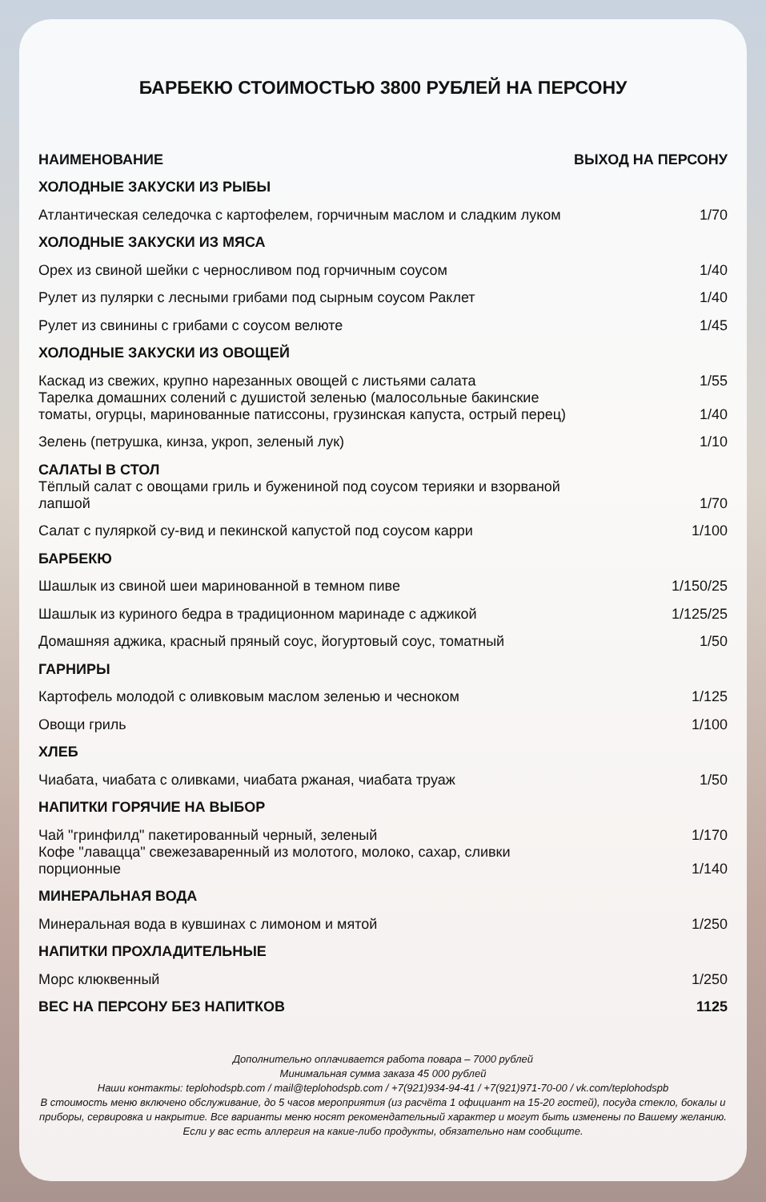БАРБЕКЮ СТОИМОСТЬЮ 3800 РУБЛЕЙ НА ПЕРСОНУ
| НАИМЕНОВАНИЕ | ВЫХОД НА ПЕРСОНУ |
| --- | --- |
| ХОЛОДНЫЕ ЗАКУСКИ ИЗ РЫБЫ | |
| Атлантическая селедочка с картофелем, горчичным маслом и сладким луком | 1/70 |
| ХОЛОДНЫЕ ЗАКУСКИ ИЗ МЯСА | |
| Орех из свиной шейки с черносливом под горчичным соусом | 1/40 |
| Рулет из пулярки с лесными грибами под сырным соусом Раклет | 1/40 |
| Рулет из свинины с грибами с соусом велюте | 1/45 |
| ХОЛОДНЫЕ ЗАКУСКИ ИЗ ОВОЩЕЙ | |
| Каскад из свежих, крупно нарезанных овощей с листьями салата | 1/55 |
| Тарелка домашних солений с душистой зеленью (малосольные бакинские томаты, огурцы, маринованные патиссоны, грузинская капуста, острый перец) | 1/40 |
| Зелень (петрушка, кинза, укроп, зеленый лук) | 1/10 |
| САЛАТЫ В СТОЛ | |
| Тёплый салат с овощами гриль и бужениной под соусом терияки и взорваной лапшой | 1/70 |
| Салат с пуляркой су-вид и пекинской капустой под соусом карри | 1/100 |
| БАРБЕКЮ | |
| Шашлык из свиной шеи маринованной в темном пиве | 1/150/25 |
| Шашлык из куриного бедра в традиционном маринаде с аджикой | 1/125/25 |
| Домашняя аджика, красный пряный соус, йогуртовый соус, томатный | 1/50 |
| ГАРНИРЫ | |
| Картофель молодой с оливковым маслом зеленью и чесноком | 1/125 |
| Овощи гриль | 1/100 |
| ХЛЕБ | |
| Чиабата, чиабата с оливками, чиабата ржаная, чиабата труаж | 1/50 |
| НАПИТКИ ГОРЯЧИЕ НА ВЫБОР | |
| Чай "гринфилд" пакетированный черный, зеленый | 1/170 |
| Кофе "лавацца" свежезаваренный из молотого, молоко, сахар, сливки порционные | 1/140 |
| МИНЕРАЛЬНАЯ ВОДА | |
| Минеральная вода в кувшинах с лимоном и мятой | 1/250 |
| НАПИТКИ ПРОХЛАДИТЕЛЬНЫЕ | |
| Морс клюквенный | 1/250 |
| ВЕС НА ПЕРСОНУ БЕЗ НАПИТКОВ | 1125 |
Дополнительно оплачивается работа повара – 7000 рублей
Минимальная сумма заказа 45 000 рублей
Наши контакты: teplohodspb.com / mail@teplohodspb.com / +7(921)934-94-41 / +7(921)971-70-00 / vk.com/teplohodspb
В стоимость меню включено обслуживание, до 5 часов мероприятия (из расчёта 1 официант на 15-20 гостей), посуда стекло, бокалы и приборы, сервировка и накрытие. Все варианты меню носят рекомендательный характер и могут быть изменены по Вашему желанию. Если у вас есть аллергия на какие-либо продукты, обязательно нам сообщите.